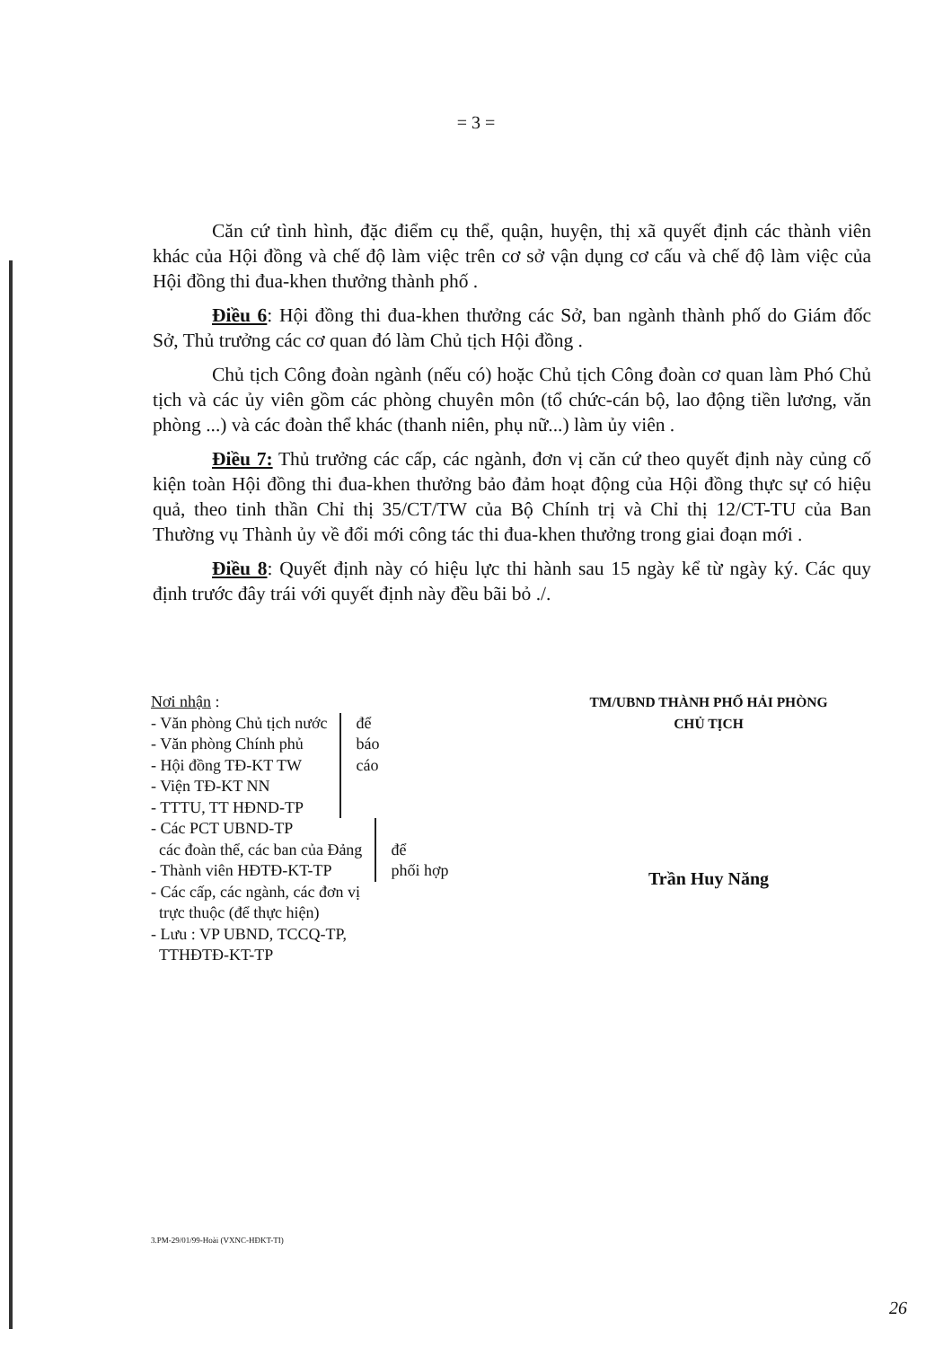= 3 =
Căn cứ tình hình, đặc điểm cụ thể, quận, huyện, thị xã quyết định các thành viên khác của Hội đồng và chế độ làm việc trên cơ sở vận dụng cơ cấu và chế độ làm việc của Hội đồng thi đua-khen thưởng thành phố .
Điều 6: Hội đồng thi đua-khen thưởng các Sở, ban ngành thành phố do Giám đốc Sở, Thủ trưởng các cơ quan đó làm Chủ tịch Hội đồng .
Chủ tịch Công đoàn ngành (nếu có) hoặc Chủ tịch Công đoàn cơ quan làm Phó Chủ tịch và các ủy viên gồm các phòng chuyên môn (tổ chức-cán bộ, lao động tiền lương, văn phòng ...) và các đoàn thể khác (thanh niên, phụ nữ...) làm ủy viên .
Điều 7: Thủ trưởng các cấp, các ngành, đơn vị căn cứ theo quyết định này củng cố kiện toàn Hội đồng thi đua-khen thưởng bảo đảm hoạt động của Hội đồng thực sự có hiệu quả, theo tinh thần Chỉ thị 35/CT/TW của Bộ Chính trị và Chỉ thị 12/CT-TU của Ban Thường vụ Thành ủy về đổi mới công tác thi đua-khen thưởng trong giai đoạn mới .
Điều 8: Quyết định này có hiệu lực thi hành sau 15 ngày kể từ ngày ký. Các quy định trước đây trái với quyết định này đều bãi bỏ ./.
Nơi nhận :
- Văn phòng Chủ tịch nước
- Văn phòng Chính phủ
- Hội đồng TĐ-KT TW
- Viện TĐ-KT NN
- TTTU, TT HĐND-TP
để
báo
cáo
- Các PCT UBND-TP
các đoàn thể, các ban của Đảng
- Thành viên HĐTĐ-KT-TP
để
phối hợp
- Các cấp, các ngành, các đơn vị
trực thuộc (để thực hiện)
- Lưu : VP UBND, TCCQ-TP,
TTHĐTĐ-KT-TP
TM/UBND THÀNH PHỐ HẢI PHÒNG
CHỦ TỊCH
Trần Huy Năng
3.PM-29/01/99-Hoài (VXNC-HĐKT-TI)
26